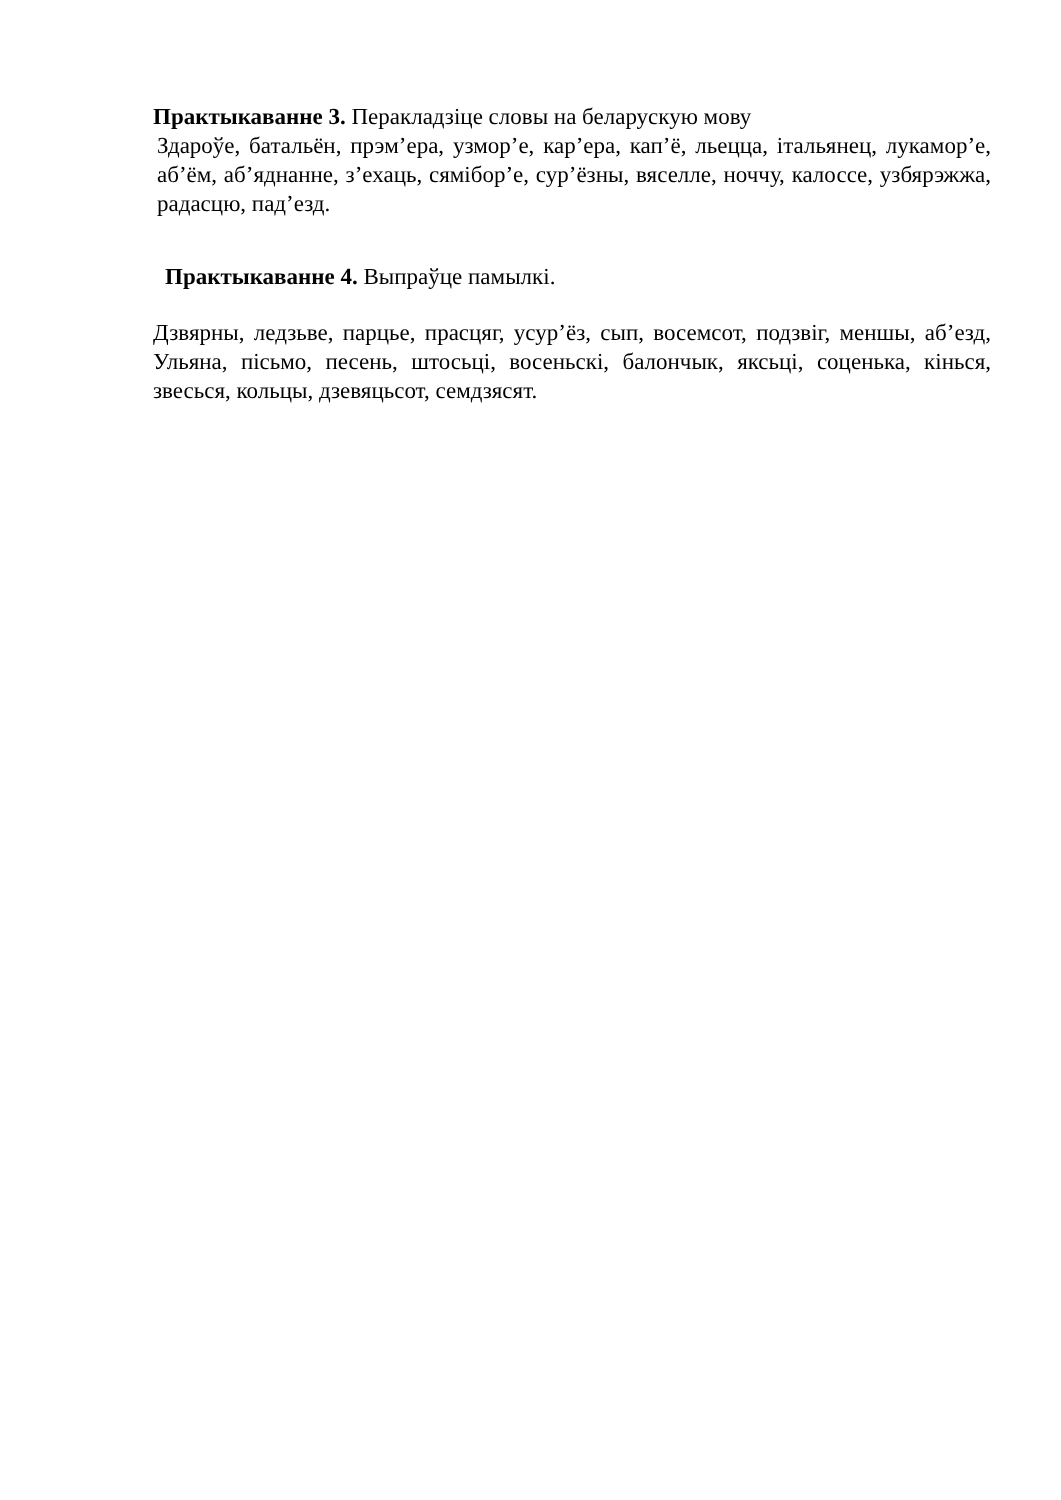Практыкаванне 3. Перакладзіце словы на беларускую мову
Здароўе, батальён, прэм’ера, узмор’е, кар’ера, кап’ё, льецца, італьянец, лукамор’е, аб’ём, аб’яднанне, з’ехаць, сямібор’е, сур’ёзны, вяселле, ноччу, калоссе, узбярэжжа, радасцю, пад’езд.
Практыкаванне 4. Выпраўце памылкі.
Дзвярны, ледзьве, парцье, прасцяг, усур’ёз, сып, восемсот, подзвіг, меншы, аб’езд, Ульяна, пісьмо, песень, штосьці, восеньскі, балончык, яксьці, соценька, кінься, звесься, кольцы, дзевяцьсот, семдзясят.